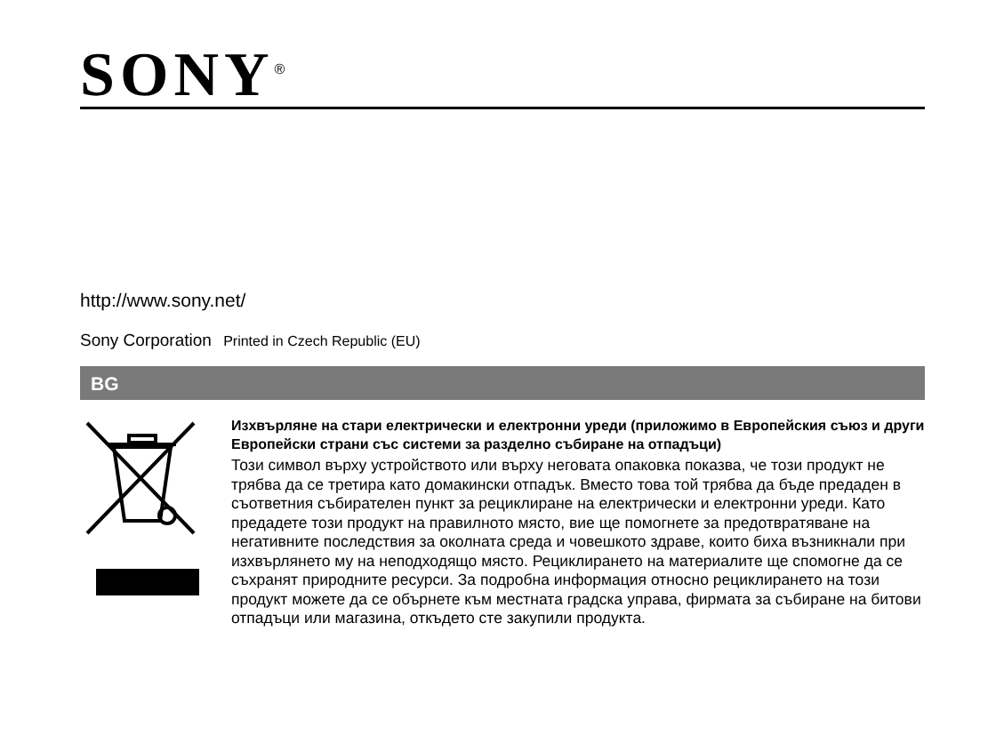SONY<sup>®</sup>
http://www.sony.net/
Sony Corporation Printed in Czech Republic (EU)
BG
Изхвърляне на стари електрически и електронни уреди (приложимо в Европейския съюз и други Европейски страни със системи за разделно събиране на отпадъци)
Този символ върху устройството или върху неговата опаковка показва, че този продукт не трябва да се третира като домакински отпадък. Вместо това той трябва да бъде предаден в съответния събирателен пункт за рециклиране на електрически и електронни уреди. Като предадете този продукт на правилното място, вие ще помогнете за предотвратяване на негативните последствия за околната среда и човешкото здраве, които биха възникнали при изхвърлянето му на неподходящо място. Рециклирането на материалите ще спомогне да се съхранят природните ресурси. За подробна информация относно рециклирането на този продукт можете да се обърнете към местната градска управа, фирмата за събиране на битови отпадъци или магазина, откъдето сте закупили продукта.